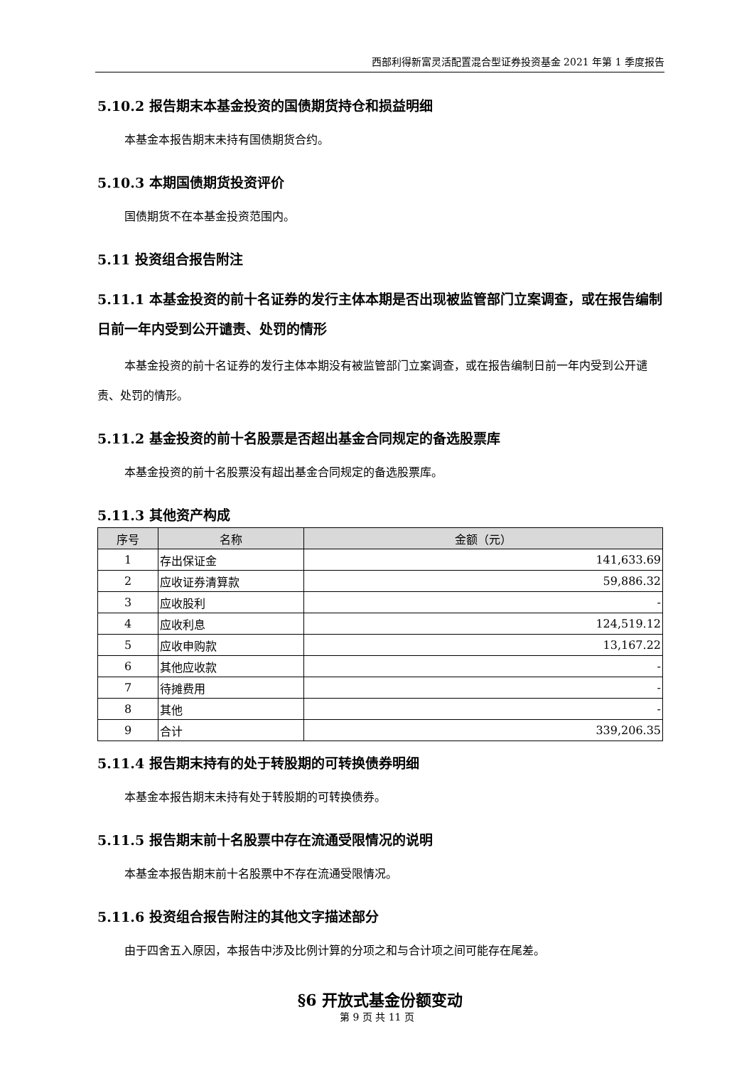西部利得新富灵活配置混合型证券投资基金 2021 年第 1 季度报告
5.10.2 报告期末本基金投资的国债期货持仓和损益明细
本基金本报告期末未持有国债期货合约。
5.10.3 本期国债期货投资评价
国债期货不在本基金投资范围内。
5.11 投资组合报告附注
5.11.1 本基金投资的前十名证券的发行主体本期是否出现被监管部门立案调查，或在报告编制日前一年内受到公开谴责、处罚的情形
本基金投资的前十名证券的发行主体本期没有被监管部门立案调查，或在报告编制日前一年内受到公开谴责、处罚的情形。
5.11.2 基金投资的前十名股票是否超出基金合同规定的备选股票库
本基金投资的前十名股票没有超出基金合同规定的备选股票库。
5.11.3 其他资产构成
| 序号 | 名称 | 金额（元） |
| --- | --- | --- |
| 1 | 存出保证金 | 141,633.69 |
| 2 | 应收证券清算款 | 59,886.32 |
| 3 | 应收股利 | - |
| 4 | 应收利息 | 124,519.12 |
| 5 | 应收申购款 | 13,167.22 |
| 6 | 其他应收款 | - |
| 7 | 待摊费用 | - |
| 8 | 其他 | - |
| 9 | 合计 | 339,206.35 |
5.11.4 报告期末持有的处于转股期的可转换债券明细
本基金本报告期末未持有处于转股期的可转换债券。
5.11.5 报告期末前十名股票中存在流通受限情况的说明
本基金本报告期末前十名股票中不存在流通受限情况。
5.11.6 投资组合报告附注的其他文字描述部分
由于四舍五入原因，本报告中涉及比例计算的分项之和与合计项之间可能存在尾差。
§6 开放式基金份额变动
第 9 页 共 11 页